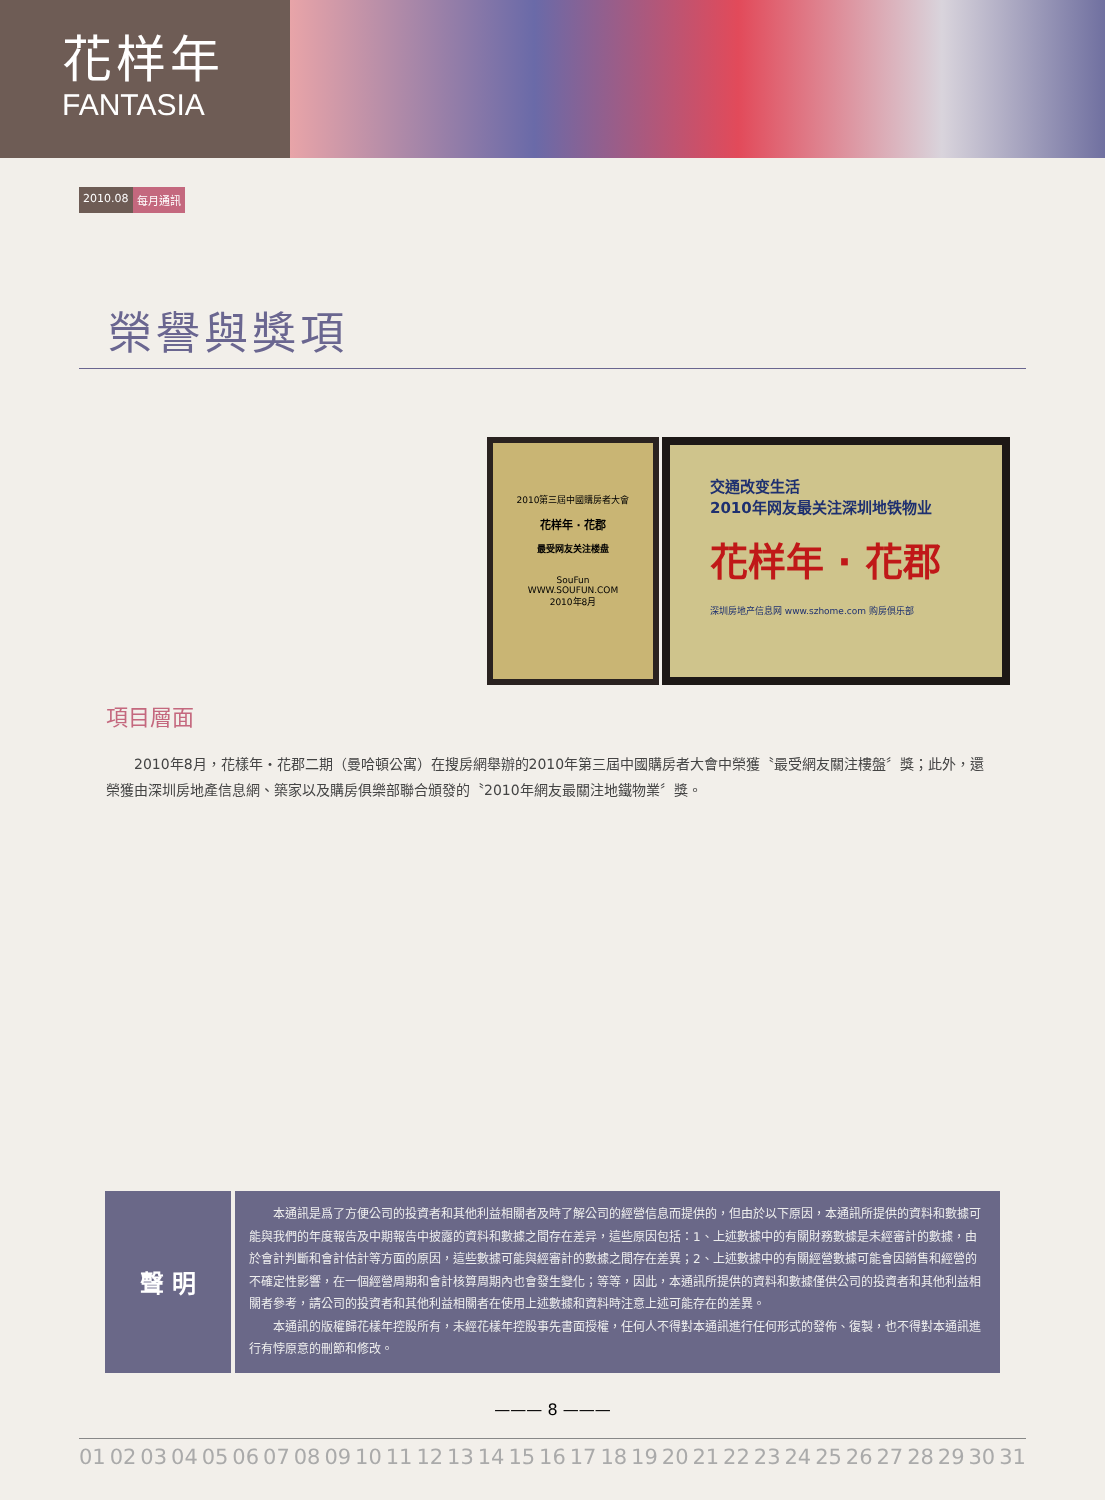花样年
FANTASIA
2010.08 每月通訊
榮譽與獎項
2010第三屆中國購房者大會
花样年 · 花郡
最受网友关注楼盘
SouFun
WWW.SOUFUN.COM
2010年8月
交通改变生活
2010年网友最关注深圳地铁物业
花样年 · 花郡
深圳房地产信息网 www.szhome.com 购房俱乐部
項目層面
　　2010年8月，花樣年・花郡二期（曼哈頓公寓）在搜房網舉辦的2010年第三屆中國購房者大會中榮獲〝最受網友關注樓盤〞獎；此外，還榮獲由深圳房地產信息網、築家以及購房俱樂部聯合頒發的〝2010年網友最關注地鐵物業〞獎。
聲 明
本通訊是爲了方便公司的投資者和其他利益相關者及時了解公司的經營信息而提供的，但由於以下原因，本通訊所提供的資料和數據可能與我們的年度報告及中期報告中披露的資料和數據之間存在差异，這些原因包括：1、上述數據中的有關財務數據是未經審計的數據，由於會計判斷和會計估計等方面的原因，這些數據可能與經審計的數據之間存在差異；2、上述數據中的有關經營數據可能會因銷售和經營的不確定性影響，在一個經營周期和會計核算周期內也會發生變化；等等，因此，本通訊所提供的資料和數據僅供公司的投資者和其他利益相關者參考，請公司的投資者和其他利益相關者在使用上述數據和資料時注意上述可能存在的差異。
本通訊的版權歸花樣年控股所有，未經花樣年控股事先書面授權，任何人不得對本通訊進行任何形式的發佈、復製，也不得對本通訊進行有悖原意的刪節和修改。
——— 8 ———
01 02 03 04 05 06 07 08 09 10 11 12 13 14 15 16 17 18 19 20 21 22 23 24 25 26 27 28 29 30 31